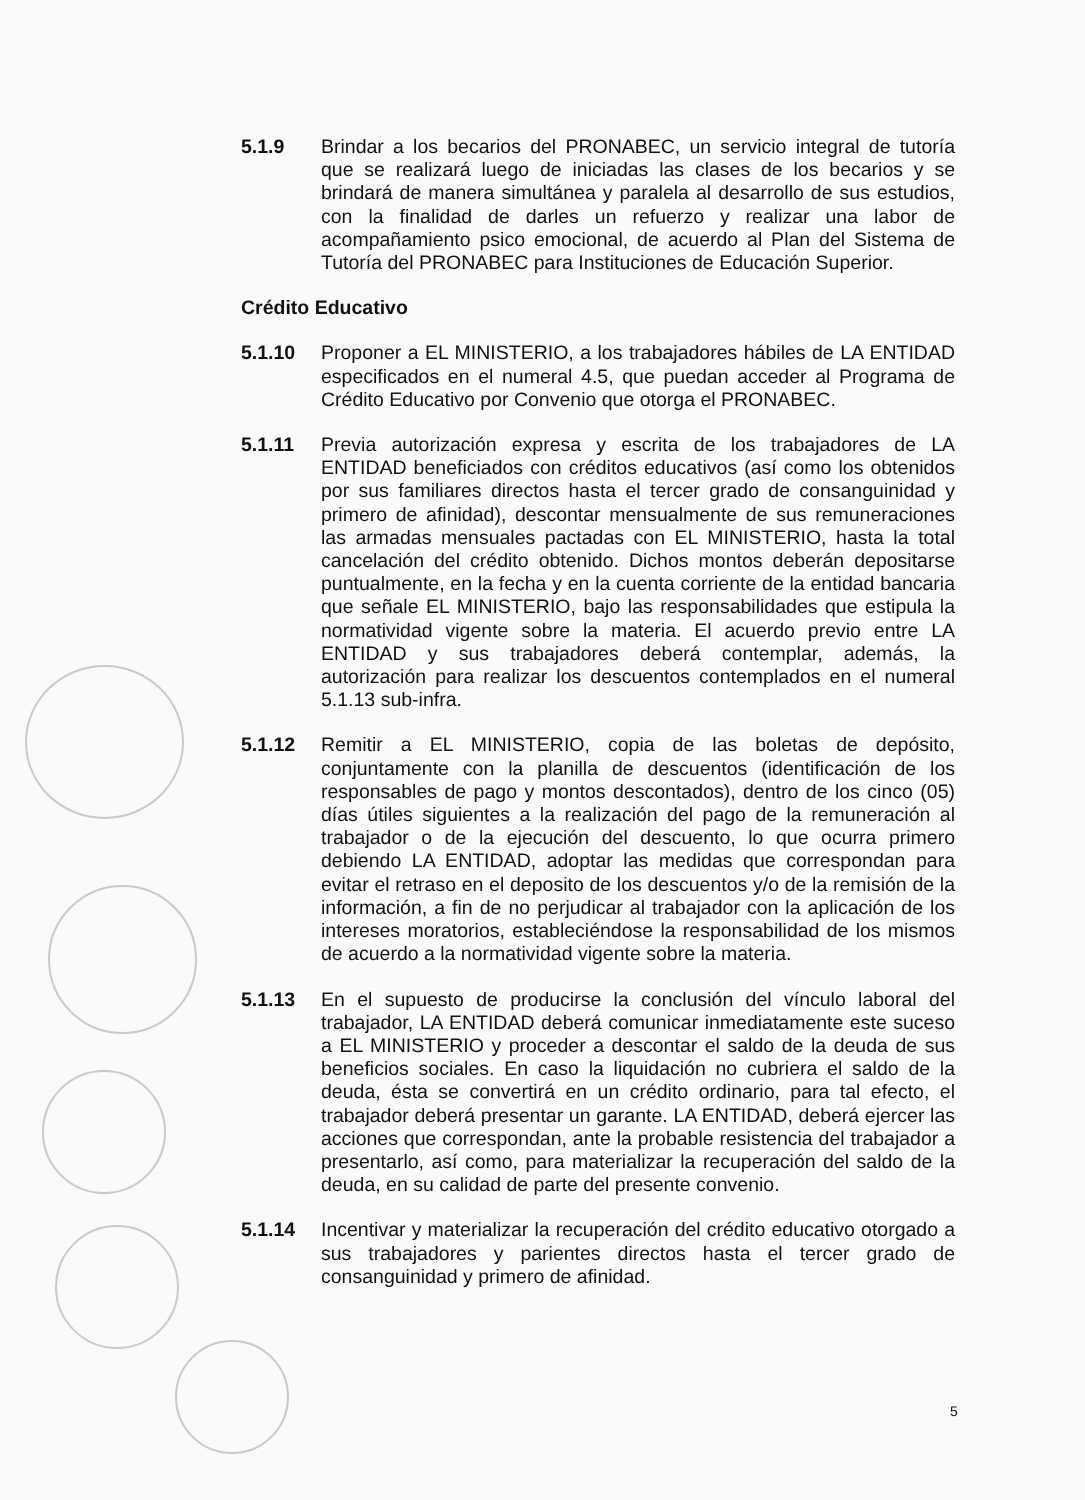5.1.9 Brindar a los becarios del PRONABEC, un servicio integral de tutoría que se realizará luego de iniciadas las clases de los becarios y se brindará de manera simultánea y paralela al desarrollo de sus estudios, con la finalidad de darles un refuerzo y realizar una labor de acompañamiento psico emocional, de acuerdo al Plan del Sistema de Tutoría del PRONABEC para Instituciones de Educación Superior.
Crédito Educativo
5.1.10 Proponer a EL MINISTERIO, a los trabajadores hábiles de LA ENTIDAD especificados en el numeral 4.5, que puedan acceder al Programa de Crédito Educativo por Convenio que otorga el PRONABEC.
5.1.11 Previa autorización expresa y escrita de los trabajadores de LA ENTIDAD beneficiados con créditos educativos (así como los obtenidos por sus familiares directos hasta el tercer grado de consanguinidad y primero de afinidad), descontar mensualmente de sus remuneraciones las armadas mensuales pactadas con EL MINISTERIO, hasta la total cancelación del crédito obtenido. Dichos montos deberán depositarse puntualmente, en la fecha y en la cuenta corriente de la entidad bancaria que señale EL MINISTERIO, bajo las responsabilidades que estipula la normatividad vigente sobre la materia. El acuerdo previo entre LA ENTIDAD y sus trabajadores deberá contemplar, además, la autorización para realizar los descuentos contemplados en el numeral 5.1.13 sub-infra.
5.1.12 Remitir a EL MINISTERIO, copia de las boletas de depósito, conjuntamente con la planilla de descuentos (identificación de los responsables de pago y montos descontados), dentro de los cinco (05) días útiles siguientes a la realización del pago de la remuneración al trabajador o de la ejecución del descuento, lo que ocurra primero debiendo LA ENTIDAD, adoptar las medidas que correspondan para evitar el retraso en el deposito de los descuentos y/o de la remisión de la información, a fin de no perjudicar al trabajador con la aplicación de los intereses moratorios, estableciéndose la responsabilidad de los mismos de acuerdo a la normatividad vigente sobre la materia.
5.1.13 En el supuesto de producirse la conclusión del vínculo laboral del trabajador, LA ENTIDAD deberá comunicar inmediatamente este suceso a EL MINISTERIO y proceder a descontar el saldo de la deuda de sus beneficios sociales. En caso la liquidación no cubriera el saldo de la deuda, ésta se convertirá en un crédito ordinario, para tal efecto, el trabajador deberá presentar un garante. LA ENTIDAD, deberá ejercer las acciones que correspondan, ante la probable resistencia del trabajador a presentarlo, así como, para materializar la recuperación del saldo de la deuda, en su calidad de parte del presente convenio.
5.1.14 Incentivar y materializar la recuperación del crédito educativo otorgado a sus trabajadores y parientes directos hasta el tercer grado de consanguinidad y primero de afinidad.
5